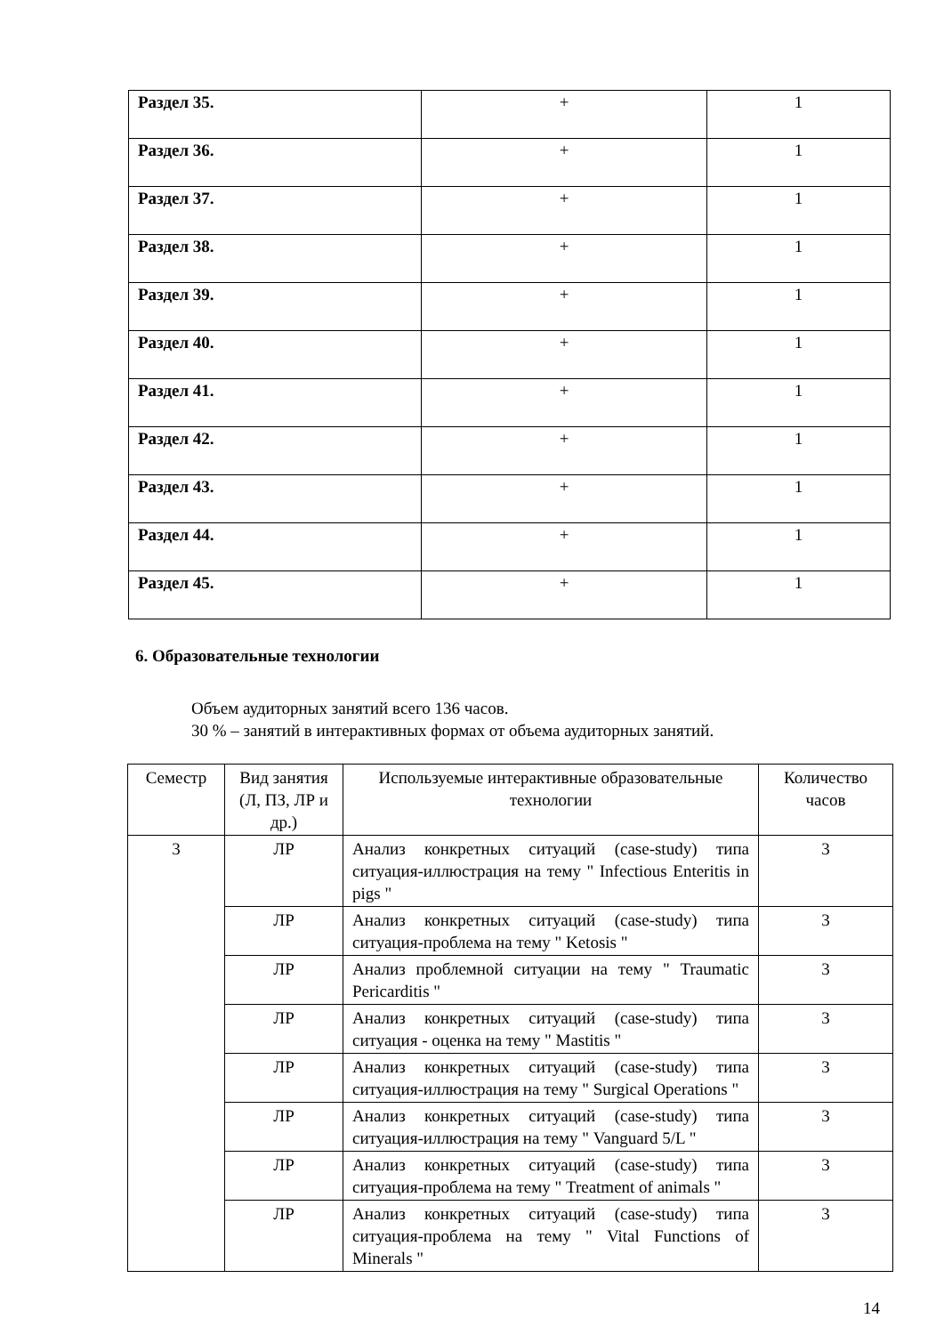| Раздел 35. | + | 1 |
| Раздел 36. | + | 1 |
| Раздел 37. | + | 1 |
| Раздел 38. | + | 1 |
| Раздел 39. | + | 1 |
| Раздел 40. | + | 1 |
| Раздел 41. | + | 1 |
| Раздел 42. | + | 1 |
| Раздел 43. | + | 1 |
| Раздел 44. | + | 1 |
| Раздел 45. | + | 1 |
6. Образовательные технологии
Объем аудиторных занятий всего 136 часов.
30 % – занятий в интерактивных формах от объема аудиторных занятий.
| Семестр | Вид занятия (Л, ПЗ, ЛР и др.) | Используемые интерактивные образовательные технологии | Количество часов |
| 3 | ЛР | Анализ конкретных ситуаций (case-study) типа ситуация-иллюстрация на тему " Infectious Enteritis in pigs " | 3 |
| | ЛР | Анализ конкретных ситуаций (case-study) типа ситуация-проблема на тему " Ketosis " | 3 |
| | ЛР | Анализ проблемной ситуации на тему " Traumatic Pericarditis " | 3 |
| | ЛР | Анализ конкретных ситуаций (case-study) типа ситуация - оценка на тему " Mastitis " | 3 |
| | ЛР | Анализ конкретных ситуаций (case-study) типа ситуация-иллюстрация на тему " Surgical Operations " | 3 |
| | ЛР | Анализ конкретных ситуаций (case-study) типа ситуация-иллюстрация на тему " Vanguard 5/L " | 3 |
| | ЛР | Анализ конкретных ситуаций (case-study) типа ситуация-проблема на тему " Treatment of animals " | 3 |
| | ЛР | Анализ конкретных ситуаций (case-study) типа ситуация-проблема на тему " Vital Functions of Minerals " | 3 |
14